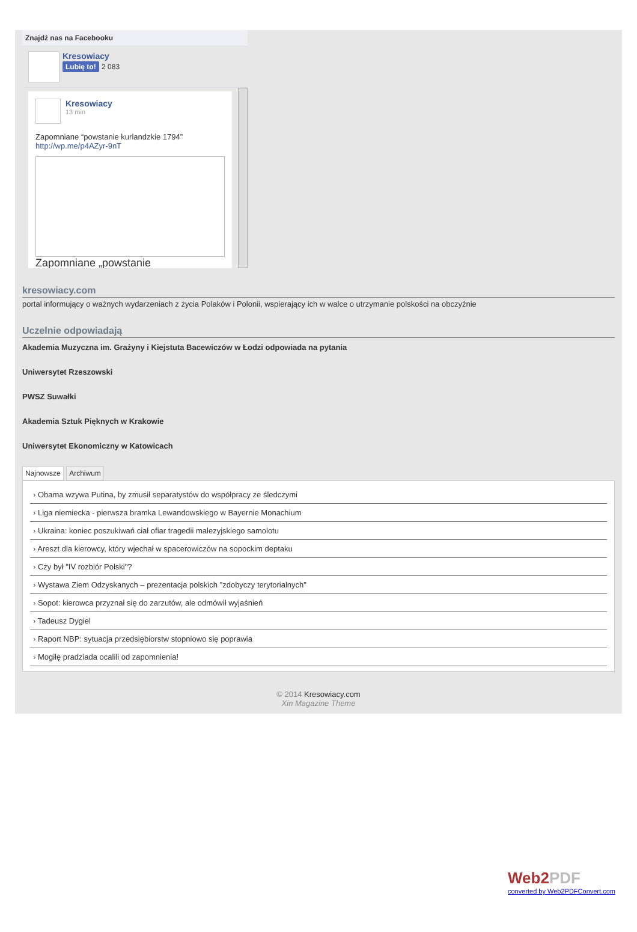Znajdź nas na Facebooku
Kresowiacy
Lubię to! 2 083
Kresowiacy
13 min
Zapomniane “powstanie kurlandzkie 1794”
http://wp.me/p4AZyr-9nT
Zapomniane „powstanie
kresowiacy.com
portal informujący o ważnych wydarzeniach z życia Polaków i Polonii, wspierający ich w walce o utrzymanie polskości na obczyźnie
Uczelnie odpowiadają
Akademia Muzyczna im. Grażyny i Kiejstuta Bacewiczów w Łodzi odpowiada na pytania
Uniwersytet Rzeszowski
PWSZ Suwałki
Akademia Sztuk Pięknych w Krakowie
Uniwersytet Ekonomiczny w Katowicach
Najnowsze Archiwum
› Obama wzywa Putina, by zmusił separatystów do współpracy ze śledczymi
› Liga niemiecka - pierwsza bramka Lewandowskiego w Bayernie Monachium
› Ukraina: koniec poszukiwań ciał ofiar tragedii malezyjskiego samolotu
› Areszt dla kierowcy, który wjechał w spacerowiczów na sopockim deptaku
› Czy był "IV rozbiór Polski"?
› Wystawa Ziem Odzyskanych – prezentacja polskich "zdobyczy terytorialnych"
› Sopot: kierowca przyznał się do zarzutów, ale odmówił wyjaśnień
› Tadeusz Dygiel
› Raport NBP: sytuacja przedsiębiorstw stopniowo się poprawia
› Mogiłę pradziada ocalili od zapomnienia!
© 2014 Kresowiacy.com
Xin Magazine Theme
Web2PDF
converted by Web2PDFConvert.com